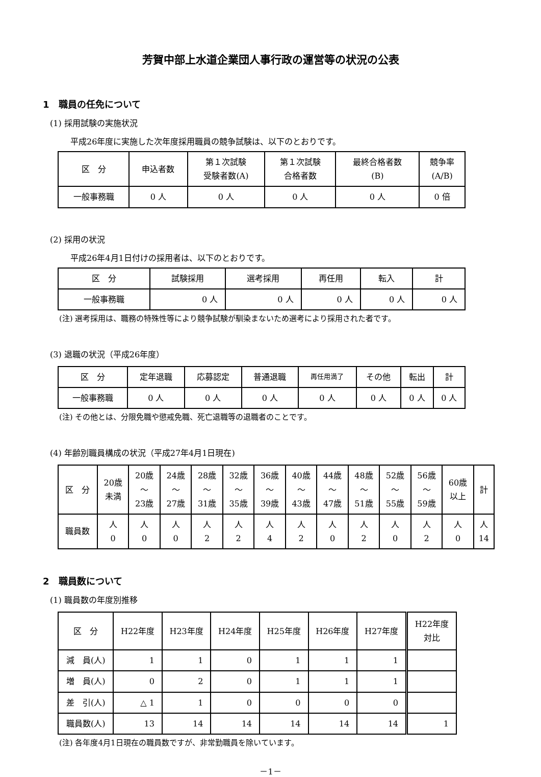芳賀中部上水道企業団人事行政の運営等の状況の公表
1　職員の任免について
(1) 採用試験の実施状況
平成26年度に実施した次年度採用職員の競争試験は、以下のとおりです。
| 区 分 | 申込者数 | 第１次試験 受験者数(A) | 第１次試験 合格者数 | 最終合格者数 (B) | 競争率 (A/B) |
| --- | --- | --- | --- | --- | --- |
| 一般事務職 | 0 人 | 0 人 | 0 人 | 0 人 | 0 倍 |
(2) 採用の状況
平成26年4月1日付けの採用者は、以下のとおりです。
| 区 分 | 試験採用 | 選考採用 | 再任用 | 転入 | 計 |
| --- | --- | --- | --- | --- | --- |
| 一般事務職 | 0 人 | 0 人 | 0 人 | 0 人 | 0 人 |
(注) 選考採用は、職務の特殊性等により競争試験が馴染まないため選考により採用された者です。
(3) 退職の状況（平成26年度）
| 区 分 | 定年退職 | 応募認定 | 普通退職 | 再任用満了 | その他 | 転出 | 計 |
| --- | --- | --- | --- | --- | --- | --- | --- |
| 一般事務職 | 0 人 | 0 人 | 0 人 | 0 人 | 0 人 | 0 人 | 0 人 |
(注) その他とは、分限免職や懲戒免職、死亡退職等の退職者のことです。
(4) 年齢別職員構成の状況（平成27年4月1日現在)
| 区 分 | 20歳 未満 | 20歳 ～ 23歳 | 24歳 ～ 27歳 | 28歳 ～ 31歳 | 32歳 ～ 35歳 | 36歳 ～ 39歳 | 40歳 ～ 43歳 | 44歳 ～ 47歳 | 48歳 ～ 51歳 | 52歳 ～ 55歳 | 56歳 ～ 59歳 | 60歳 以上 | 計 |
| --- | --- | --- | --- | --- | --- | --- | --- | --- | --- | --- | --- | --- | --- |
| 職員数 | 人 0 | 人 0 | 人 0 | 人 2 | 人 2 | 人 4 | 人 2 | 人 0 | 人 2 | 人 0 | 人 2 | 人 0 | 人 14 |
2　職員数について
(1) 職員数の年度別推移
| 区 分 | H22年度 | H23年度 | H24年度 | H25年度 | H26年度 | H27年度 | H22年度 対比 |
| --- | --- | --- | --- | --- | --- | --- | --- |
| 減 員(人) | 1 | 1 | 0 | 1 | 1 | 1 | |
| 増 員(人) | 0 | 2 | 0 | 1 | 1 | 1 | |
| 差 引(人) | △ 1 | 1 | 0 | 0 | 0 | 0 | |
| 職員数(人) | 13 | 14 | 14 | 14 | 14 | 14 | 1 |
(注) 各年度4月1日現在の職員数ですが、非常勤職員を除いています。
－1－